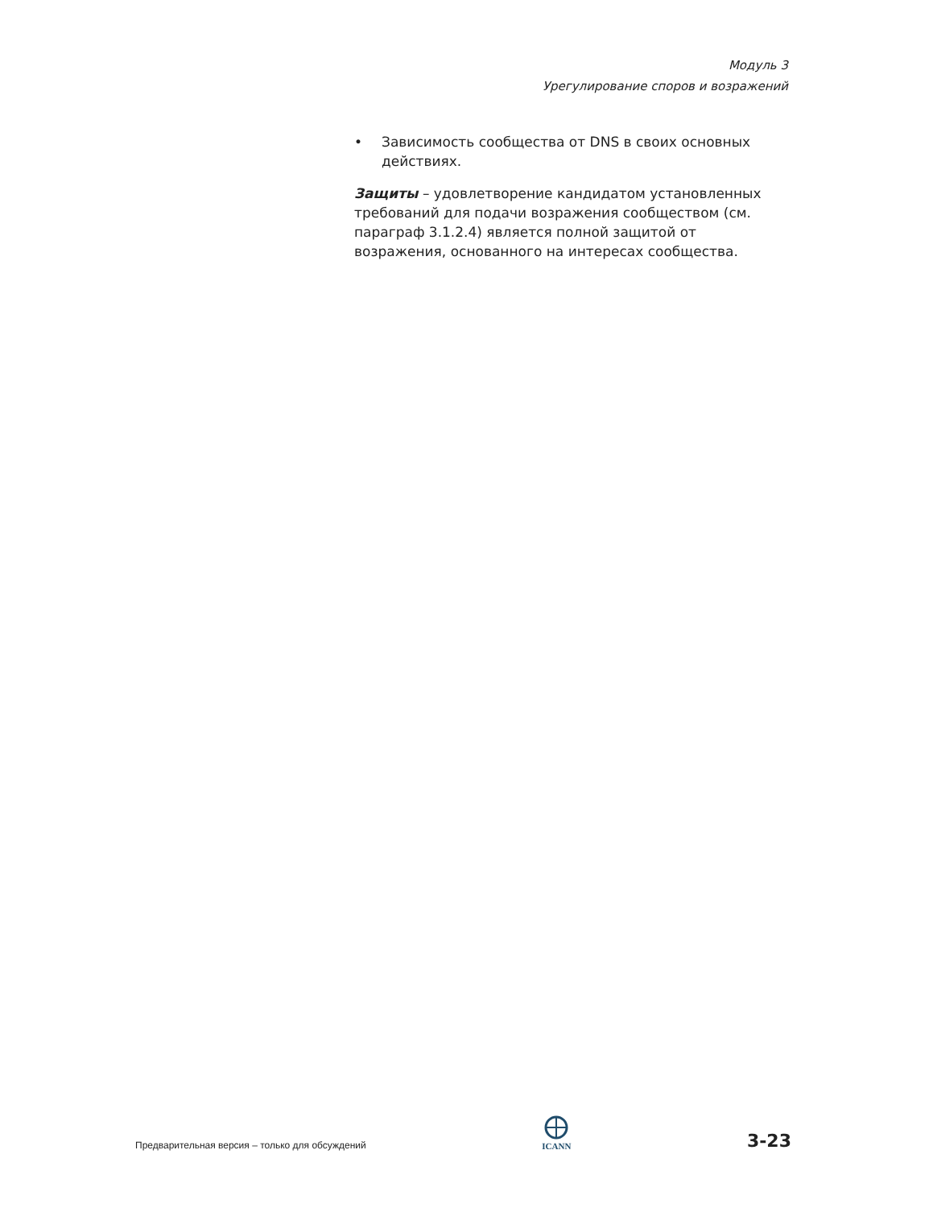Модуль 3
Урегулирование споров и возражений
• Зависимость сообщества от DNS в своих основных действиях.
Защиты – удовлетворение кандидатом установленных требований для подачи возражения сообществом (см. параграф 3.1.2.4) является полной защитой от возражения, основанного на интересах сообщества.
Предварительная версия – только для обсуждений
ICANN
3-23